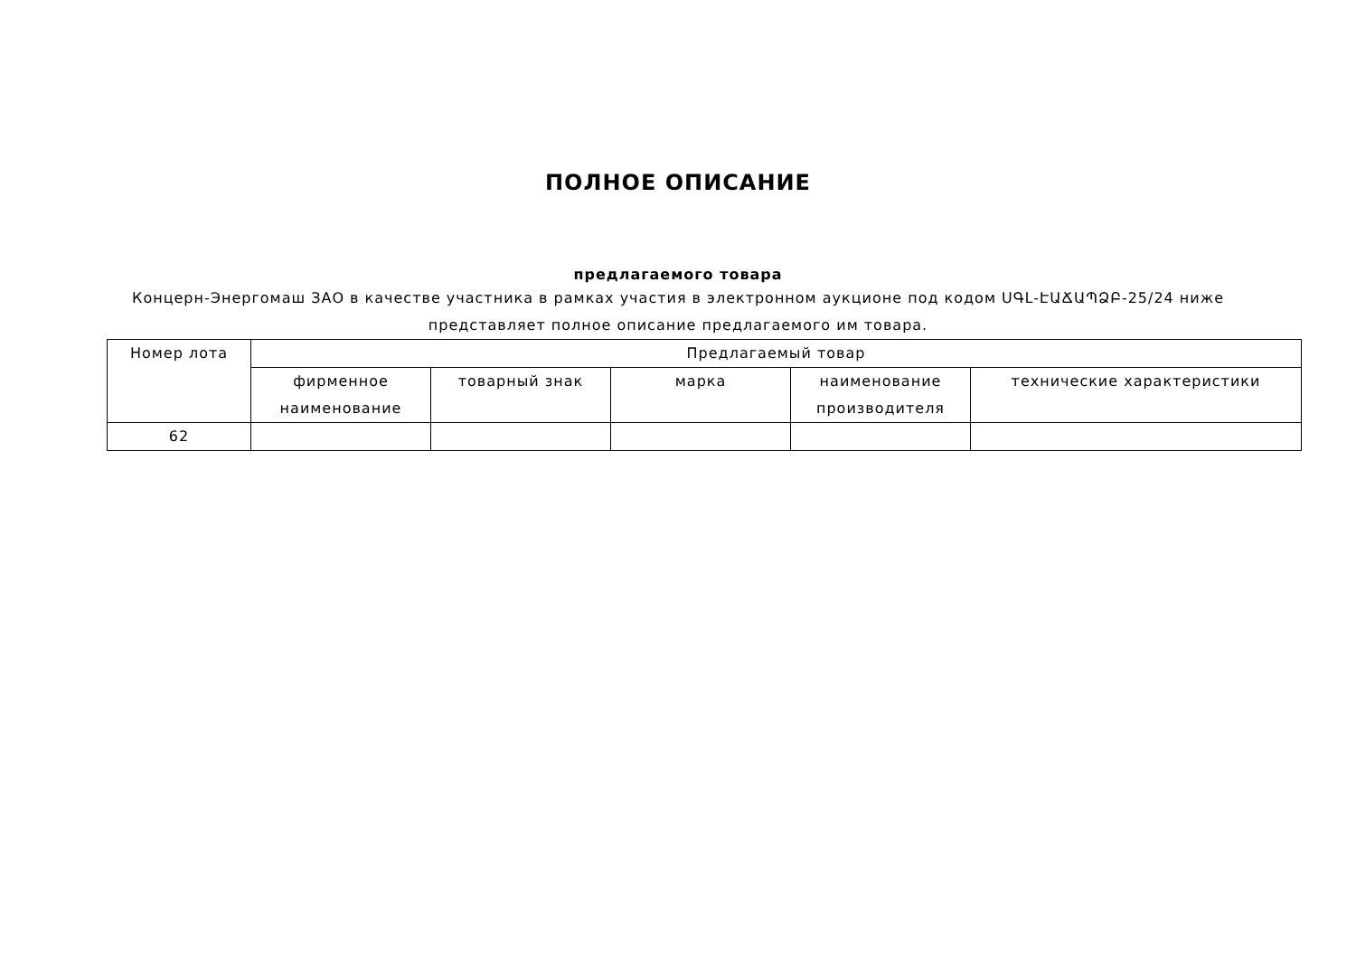ПОЛНОЕ ОПИСАНИЕ
предлагаемого товара
Концерн-Энергомаш ЗАО в качестве участника в рамках участия в электронном аукционе под кодом ՍԳԼ-ԷԱՃԱՊՁԲ-25/24 ниже представляет полное описание предлагаемого им товара.
| Номер лота | Предлагаемый товар | | | | |
| --- | --- | --- | --- | --- | --- |
| | фирменное наименование | товарный знак | марка | наименование производителя | технические характеристики |
| 62 | | | | | |